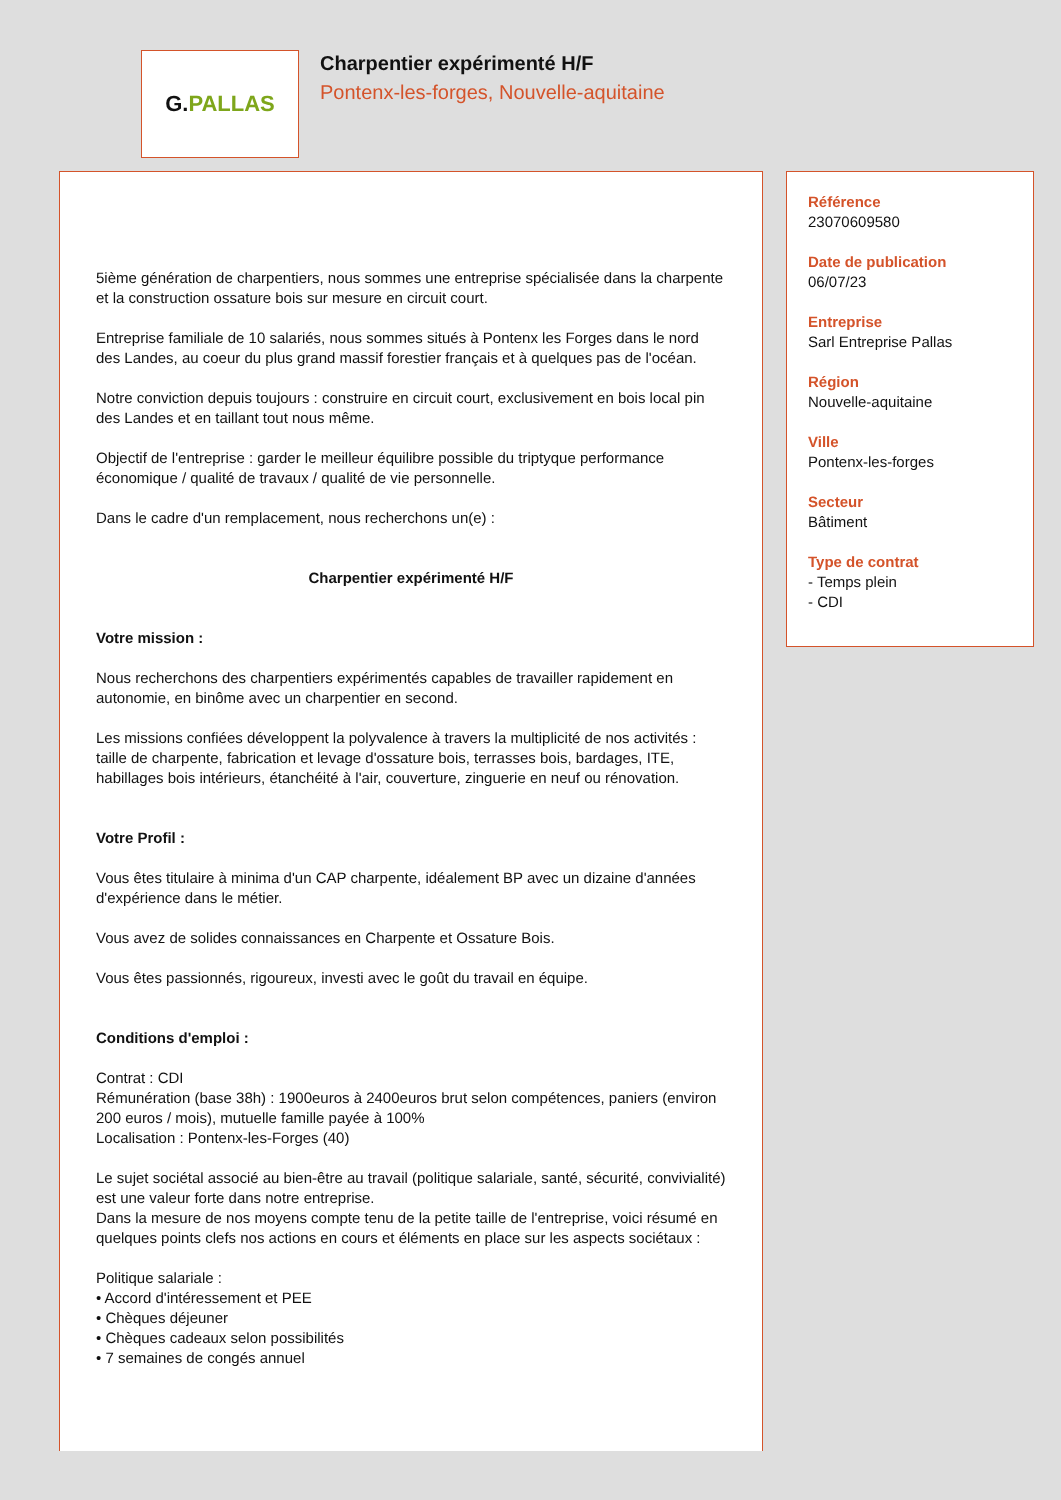G.PALLAS
Charpentier expérimenté H/F
Pontenx-les-forges, Nouvelle-aquitaine
5ième génération de charpentiers, nous sommes une entreprise spécialisée dans la charpente et la construction ossature bois sur mesure en circuit court.
Entreprise familiale de 10 salariés, nous sommes situés à Pontenx les Forges dans le nord des Landes, au coeur du plus grand massif forestier français et à quelques pas de l'océan.
Notre conviction depuis toujours : construire en circuit court, exclusivement en bois local pin des Landes et en taillant tout nous même.
Objectif de l'entreprise : garder le meilleur équilibre possible du triptyque performance économique / qualité de travaux / qualité de vie personnelle.
Dans le cadre d'un remplacement, nous recherchons un(e) :
Charpentier expérimenté H/F
Votre mission :
Nous recherchons des charpentiers expérimentés capables de travailler rapidement en autonomie, en binôme avec un charpentier en second.
Les missions confiées développent la polyvalence à travers la multiplicité de nos activités : taille de charpente, fabrication et levage d'ossature bois, terrasses bois, bardages, ITE, habillages bois intérieurs, étanchéité à l'air, couverture, zinguerie en neuf ou rénovation.
Votre Profil :
Vous êtes titulaire à minima d'un CAP charpente, idéalement BP avec un dizaine d'années d'expérience dans le métier.
Vous avez de solides connaissances en Charpente et Ossature Bois.
Vous êtes passionnés, rigoureux, investi avec le goût du travail en équipe.
Conditions d'emploi :
Contrat : CDI
Rémunération (base 38h) : 1900euros à 2400euros brut selon compétences, paniers (environ 200 euros / mois), mutuelle famille payée à 100%
Localisation : Pontenx-les-Forges (40)
Le sujet sociétal associé au bien-être au travail (politique salariale, santé, sécurité, convivialité) est une valeur forte dans notre entreprise.
Dans la mesure de nos moyens compte tenu de la petite taille de l'entreprise, voici résumé en quelques points clefs nos actions en cours et éléments en place sur les aspects sociétaux :
Politique salariale :
• Accord d'intéressement et PEE
• Chèques déjeuner
• Chèques cadeaux selon possibilités
• 7 semaines de congés annuel
Référence
23070609580
Date de publication
06/07/23
Entreprise
Sarl Entreprise Pallas
Région
Nouvelle-aquitaine
Ville
Pontenx-les-forges
Secteur
Bâtiment
Type de contrat
- Temps plein
- CDI